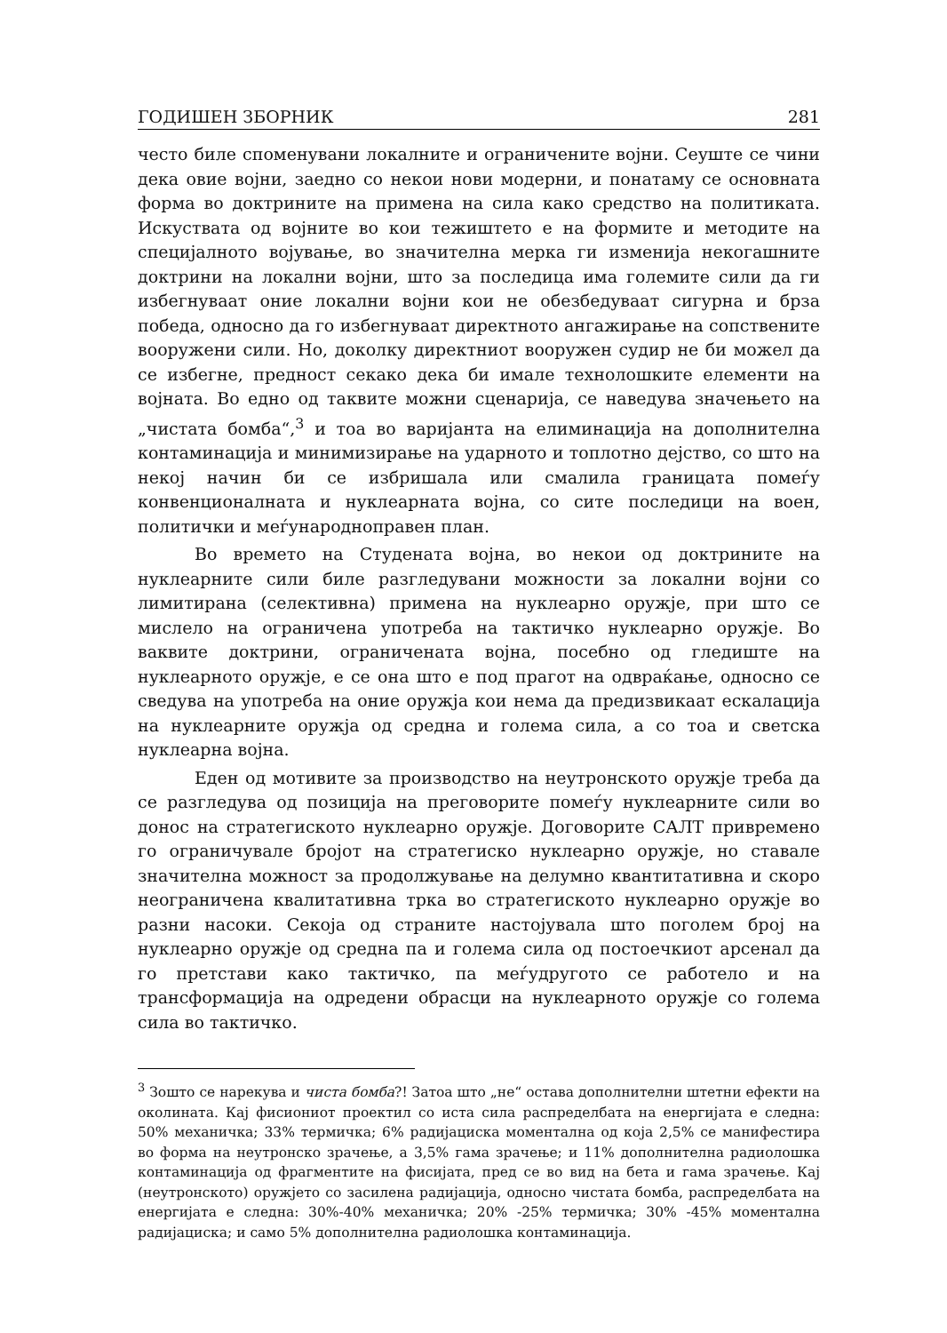ГОДИШЕН ЗБОРНИК 281
често биле споменувани локалните и ограничените војни. Сеуште се чини дека овие војни, заедно со некои нови модерни, и понатаму се основната форма во доктрините на примена на сила како средство на политиката. Искуствата од војните во кои тежиштето е на формите и методите на специјалното војување, во значителна мерка ги изменија некогашните доктрини на локални војни, што за последица има големите сили да ги избегнуваат оние локални војни кои не обезбедуваат сигурна и брза победа, односно да го избегнуваат директното ангажирање на сопствените вооружени сили. Но, доколку директниот вооружен судир не би можел да се избегне, предност секако дека би имале технолошките елементи на војната. Во едно од таквите можни сценарија, се наведува значењето на „чистата бомба“,<sup>3</sup> и тоа во варијанта на елиминација на дополнителна контаминација и минимизирање на ударното и топлотно дејство, со што на некој начин би се избришала или смалила границата помеѓу конвенционалната и нуклеарната војна, со сите последици на воен, политички и меѓународноправен план.
Во времето на Студената војна, во некои од доктрините на нуклеарните сили биле разгледувани можности за локални војни со лимитирана (селективна) примена на нуклеарно оружје, при што се мислело на ограничена употреба на тактичко нуклеарно оружје. Во ваквите доктрини, ограничената војна, посебно од гледиште на нуклеарното оружје, е се она што е под прагот на одвраќање, односно се сведува на употреба на оние оружја кои нема да предизвикаат ескалација на нуклеарните оружја од средна и голема сила, а со тоа и светска нуклеарна војна.
Еден од мотивите за производство на неутронското оружје треба да се разгледува од позиција на преговорите помеѓу нуклеарните сили во донос на стратегиското нуклеарно оружје. Договорите САЛТ привремено го ограничувале бројот на стратегиско нуклеарно оружје, но ставале значителна можност за продолжување на делумно квантитативна и скоро неограничена квалитативна трка во стратегиското нуклеарно оружје во разни насоки. Секоја од страните настојувала што поголем број на нуклеарно оружје од средна па и голема сила од постоечкиот арсенал да го претстави како тактичко, па меѓудругото се работело и на трансформација на одредени обрасци на нуклеарното оружје со голема сила во тактичко.
<sup>3</sup> Зошто се нарекува и чиста бомба?! Затоа што „не“ остава дополнителни штетни ефекти на околината. Кај фисиониот проектил со иста сила распределбата на енергијата е следна: 50% механичка; 33% термичка; 6% радијациска моментална од која 2,5% се манифестира во форма на неутронско зрачење, а 3,5% гама зрачење; и 11% дополнителна радиолошка контаминација од фрагментите на фисијата, пред се во вид на бета и гама зрачење. Кај (неутронското) оружјето со засилена радијација, односно чистата бомба, распределбата на енергијата е следна: 30%-40% механичка; 20% -25% термичка; 30% -45% моментална радијациска; и само 5% дополнителна радиолошка контаминација.